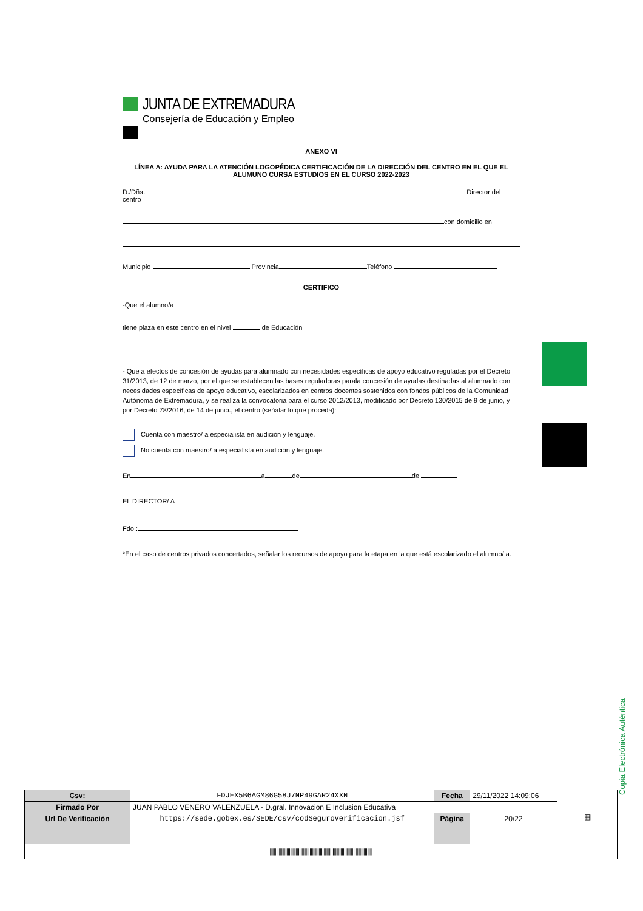JUNTA DE EXTREMADURA
Consejería de Educación y Empleo
ANEXO VI
LÍNEA A: AYUDA PARA LA ATENCIÓN LOGOPÉDICA CERTIFICACIÓN DE LA DIRECCIÓN DEL CENTRO EN EL QUE EL ALUMUNO CURSA ESTUDIOS EN EL CURSO 2022-2023
D./Dña. Director del centro
con domicilio en
Municipio Provincia Teléfono
CERTIFICO
-Que el alumno/a
tiene plaza en este centro en el nivel de Educación
- Que a efectos de concesión de ayudas para alumnado con necesidades específicas de apoyo educativo reguladas por el Decreto 31/2013, de 12 de marzo, por el que se establecen las bases reguladoras parala concesión de ayudas destinadas al alumnado con necesidades específicas de apoyo educativo, escolarizados en centros docentes sostenidos con fondos públicos de la Comunidad Autónoma de Extremadura, y se realiza la convocatoria para el curso 2012/2013, modificado por Decreto 130/2015 de 9 de junio, y por Decreto 78/2016, de 14 de junio., el centro (señalar lo que proceda):
Cuenta con maestro/ a especialista en audición y lenguaje.
No cuenta con maestro/ a especialista en audición y lenguaje.
En a de de
EL DIRECTOR/ A
Fdo.:
*En el caso de centros privados concertados, señalar los recursos de apoyo para la etapa en la que está escolarizado el alumno/ a.
Copia Electrónica Auténtica
| Csv: | FDJEX5B6AGM86G58J7NP49GAR24XXN | Fecha | 29/11/2022 14:09:06 | ▦ |
| Firmado Por | JUAN PABLO VENERO VALENZUELA - D.gral. Innovacion E Inclusion Educativa | | | |
| Url De Verificación | https://sede.gobex.es/SEDE/csv/codSeguroVerificacion.jsf | Página | 20/22 | |
| //////////////////////////////////////////////////////////////////////////////// | | | | |